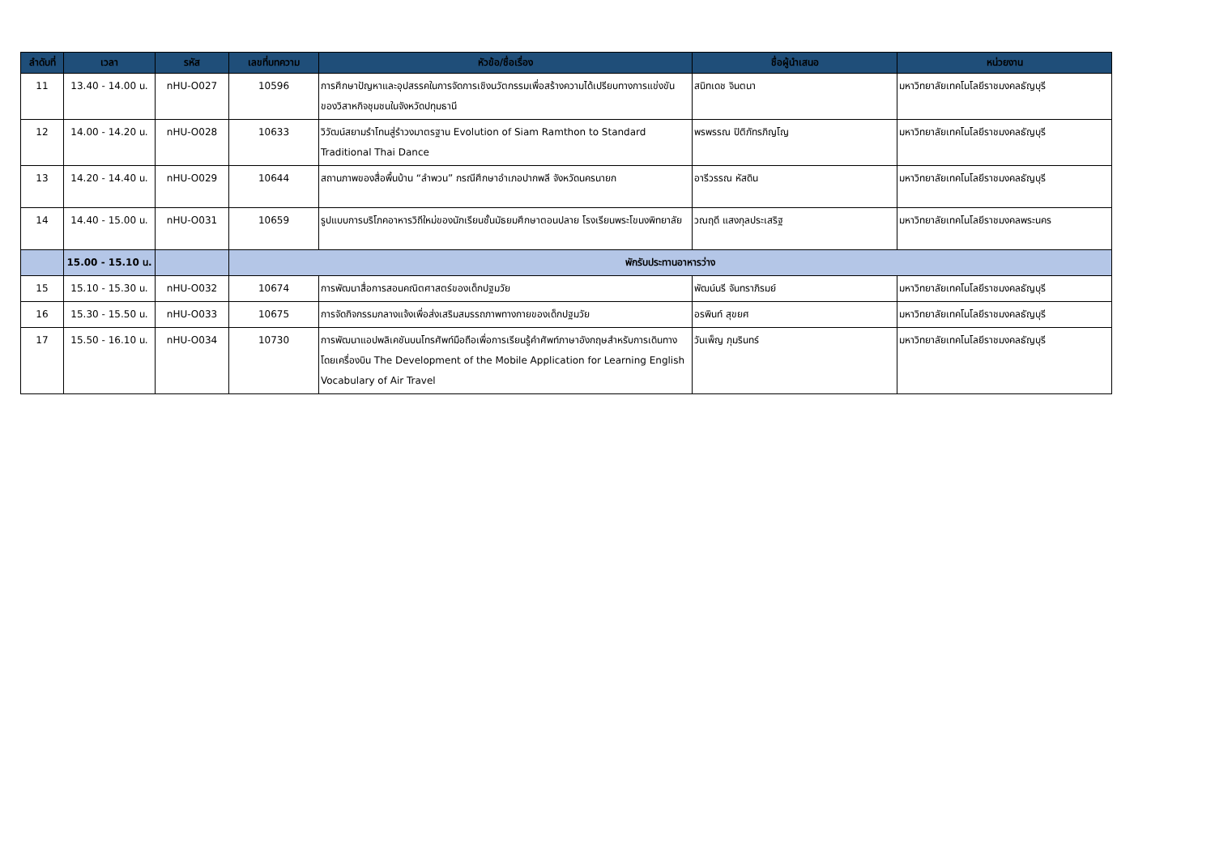| ลำดับที่ | เวลา | รหัส | เลขที่บทความ | หัวข้อ/ชื่อเรื่อง | ชื่อผู้นำเสนอ | หน่วยงาน |
| --- | --- | --- | --- | --- | --- | --- |
| 11 | 13.40 - 14.00 น. | nHU-O027 | 10596 | การศึกษาปัญหาและอุปสรรคในการจัดการเชิงนวัตกรรมเพื่อสร้างความได้เปรียบทางการแข่งขันของวิสาหกิจชุมชนในจังหวัดปทุมธานี | สนิทเดช จินตนา | มหาวิทยาลัยเทคโนโลยีราชมงคลธัญบุรี |
| 12 | 14.00 - 14.20 น. | nHU-O028 | 10633 | วิวัฒน์สยามรำโทนสู่รำวงมาตรฐาน Evolution of Siam Ramthon to Standard Traditional Thai Dance | พรพรรณ ปิติภัทรภิญโญ | มหาวิทยาลัยเทคโนโลยีราชมงคลธัญบุรี |
| 13 | 14.20 - 14.40 น. | nHU-O029 | 10644 | สถานภาพของสื่อพื้นบ้าน “ลำพวน” กรณีศึกษาอำเภอปากพลี จังหวัดนครนายก | อารีวรรณ หัสดิน | มหาวิทยาลัยเทคโนโลยีราชมงคลธัญบุรี |
| 14 | 14.40 - 15.00 น. | nHU-O031 | 10659 | รูปแบบการบริโภคอาหารวิถีใหม่ของนักเรียนชั้นมัธยมศึกษาตอนปลาย โรงเรียนพระโขนงพิทยาลัย | วณฤดี แสงกุลประเสริฐ | มหาวิทยาลัยเทคโนโลยีราชมงคลพระนคร |
| | 15.00 - 15.10 น. | | พักรับประทานอาหารว่าง | | | |
| 15 | 15.10 - 15.30 น. | nHU-O032 | 10674 | การพัฒนาสื่อการสอนคณิตศาสตร์ของเด็กปฐมวัย | พัฒน์นรี จันทราภิรมย์ | มหาวิทยาลัยเทคโนโลยีราชมงคลธัญบุรี |
| 16 | 15.30 - 15.50 น. | nHU-O033 | 10675 | การจัดกิจกรรมกลางแจ้งเพื่อส่งเสริมสมรรถภาพทางกายของเด็กปฐมวัย | อรพินท์ สุขยศ | มหาวิทยาลัยเทคโนโลยีราชมงคลธัญบุรี |
| 17 | 15.50 - 16.10 น. | nHU-O034 | 10730 | การพัฒนาแอปพลิเคชันบนโทรศัพท์มือถือเพื่อการเรียนรู้คำศัพท์ภาษาอังกฤษสำหรับการเดินทางโดยเครื่องบิน The Development of the Mobile Application for Learning English Vocabulary of Air Travel | วันเพ็ญ ภุมรินทร์ | มหาวิทยาลัยเทคโนโลยีราชมงคลธัญบุรี |